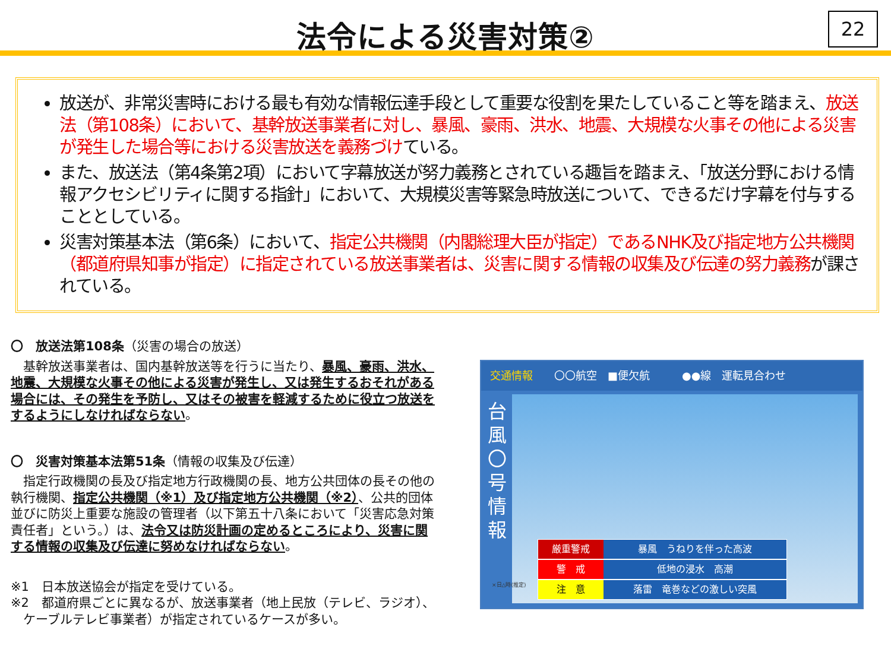法令による災害対策②
22
放送が、非常災害時における最も有効な情報伝達手段として重要な役割を果たしていること等を踏まえ、放送法（第108条）において、基幹放送事業者に対し、暴風、豪雨、洪水、地震、大規模な火事その他による災害が発生した場合等における災害放送を義務づけている。
また、放送法（第4条第2項）において字幕放送が努力義務とされている趣旨を踏まえ、「放送分野における情報アクセシビリティに関する指針」において、大規模災害等緊急時放送について、できるだけ字幕を付与することとしている。
災害対策基本法（第6条）において、指定公共機関（内閣総理大臣が指定）であるNHK及び指定地方公共機関（都道府県知事が指定）に指定されている放送事業者は、災害に関する情報の収集及び伝達の努力義務が課されている。
〇　放送法第108条（災害の場合の放送）
基幹放送事業者は、国内基幹放送等を行うに当たり、暴風、豪雨、洪水、地震、大規模な火事その他による災害が発生し、又は発生するおそれがある場合には、その発生を予防し、又はその被害を軽減するために役立つ放送をするようにしなければならない。
〇　災害対策基本法第51条（情報の収集及び伝達）
指定行政機関の長及び指定地方行政機関の長、地方公共団体の長その他の執行機関、指定公共機関（※1）及び指定地方公共機関（※2）、公共的団体並びに防災上重要な施設の管理者（以下第五十八条において「災害応急対策責任者」という。）は、法令又は防災計画の定めるところにより、災害に関する情報の収集及び伝達に努めなければならない。
※1　日本放送協会が指定を受けている。
※2　都道府県ごとに異なるが、放送事業者（地上民放（テレビ、ラジオ）、
　ケーブルテレビ事業者）が指定されているケースが多い。
交通情報　　〇〇航空　■便欠航　　　●●線　運転見合わせ
台風〇号情報
厳重警戒 暴風　うねりを伴った高波
警　戒 低地の浸水　高潮
注　意 落雷　竜巻などの激しい突風
×日△時(推定)